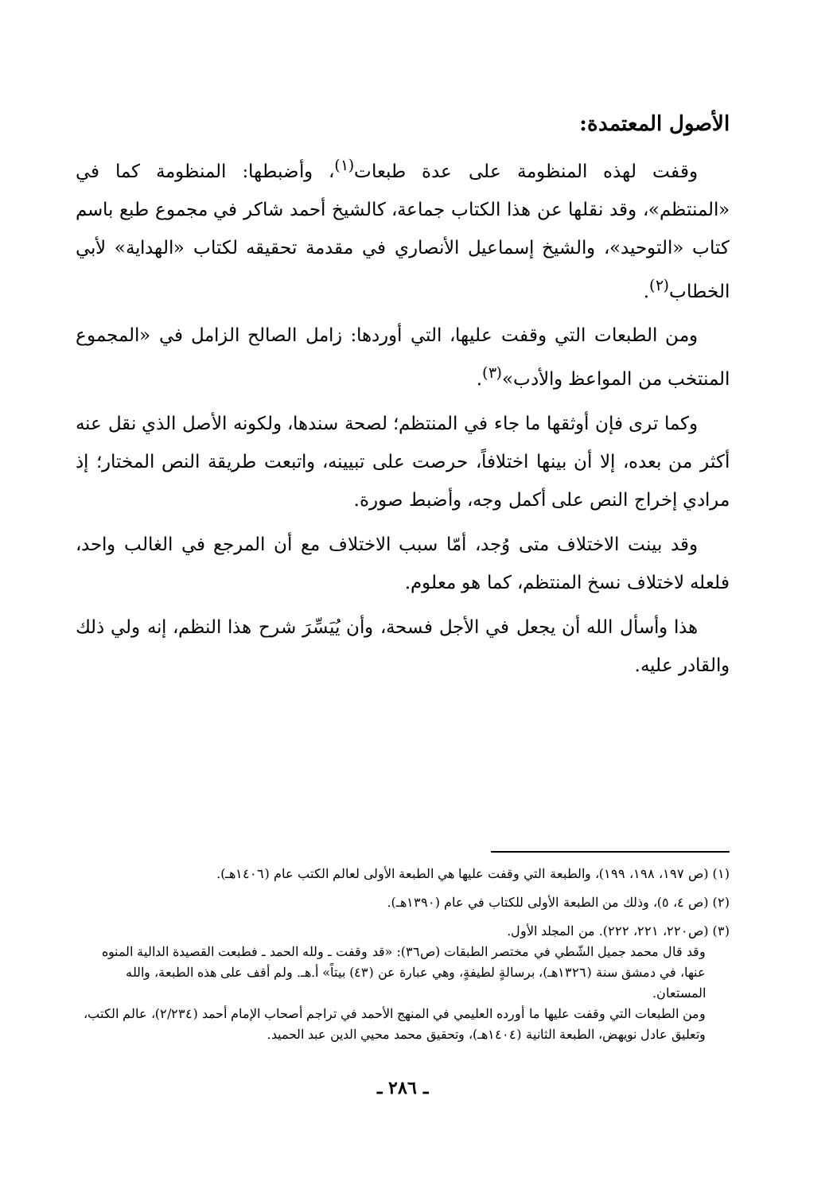الأصول المعتمدة:
وقفت لهذه المنظومة على عدة طبعات<sup>(١)</sup>، وأضبطها: المنظومة كما في «المنتظم»، وقد نقلها عن هذا الكتاب جماعة، كالشيخ أحمد شاكر في مجموع طبع باسم كتاب «التوحيد»، والشيخ إسماعيل الأنصاري في مقدمة تحقيقه لكتاب «الهداية» لأبي الخطاب<sup>(٢)</sup>.
ومن الطبعات التي وقفت عليها، التي أوردها: زامل الصالح الزامل في «المجموع المنتخب من المواعظ والأدب»<sup>(٣)</sup>.
وكما ترى فإن أوثقها ما جاء في المنتظم؛ لصحة سندها، ولكونه الأصل الذي نقل عنه أكثر من بعده، إلا أن بينها اختلافاً، حرصت على تبيينه، واتبعت طريقة النص المختار؛ إذ مرادي إخراج النص على أكمل وجه، وأضبط صورة.
وقد بينت الاختلاف متى وُجد، أمّا سبب الاختلاف مع أن المرجع في الغالب واحد، فلعله لاختلاف نسخ المنتظم، كما هو معلوم.
هذا وأسأل الله أن يجعل في الأجل فسحة، وأن يُيَسِّرَ شرح هذا النظم، إنه ولي ذلك والقادر عليه.
(١) (ص ١٩٧، ١٩٨، ١٩٩)، والطبعة التي وقفت عليها هي الطبعة الأولى لعالم الكتب عام (١٤٠٦هـ).
(٢) (ص ٤، ٥)، وذلك من الطبعة الأولى للكتاب في عام (١٣٩٠هـ).
(٣) (ص٢٢٠، ٢٢١، ٢٢٢). من المجلد الأول.
وقد قال محمد جميل الشّطي في مختصر الطبقات (ص٣٦): «قد وقفت ـ ولله الحمد ـ فطبعت القصيدة الدالية المنوه عنها، في دمشق سنة (١٣٢٦هـ)، برسالةٍ لطيفةٍ، وهي عبارة عن (٤٣) بيتاً» أ.هـ. ولم أقف على هذه الطبعة، والله المستعان.
ومن الطبعات التي وقفت عليها ما أورده العليمي في المنهج الأحمد في تراجم أصحاب الإمام أحمد (٢/٢٣٤)، عالم الكتب، وتعليق عادل نويهض، الطبعة الثانية (١٤٠٤هـ)، وتحقيق محمد محيي الدين عبد الحميد.
ـ ٢٨٦ ـ